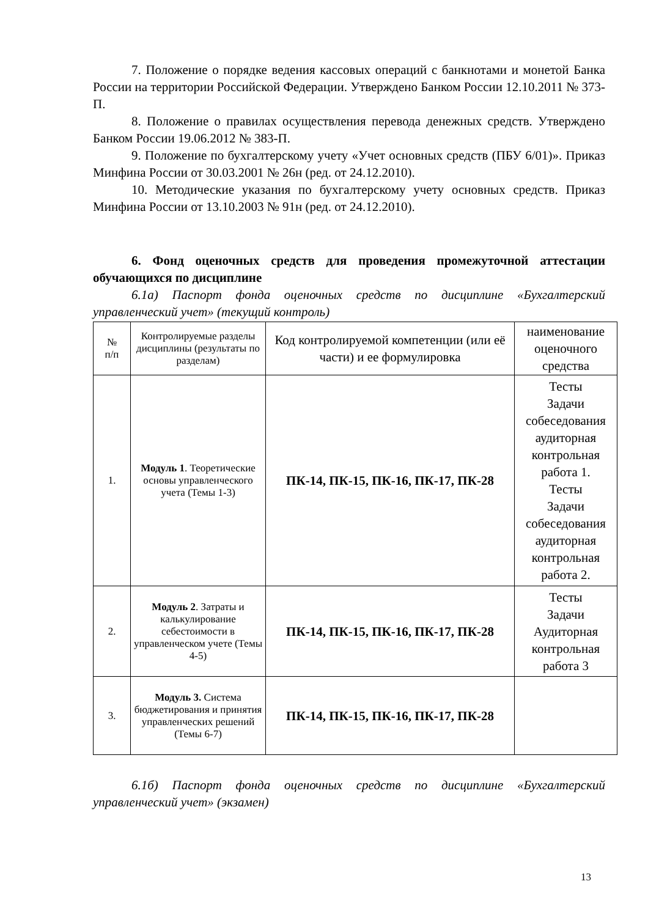7. Положение о порядке ведения кассовых операций с банкнотами и монетой Банка России на территории Российской Федерации. Утверждено Банком России 12.10.2011 № 373-П.
8. Положение о правилах осуществления перевода денежных средств. Утверждено Банком России 19.06.2012 № 383-П.
9. Положение по бухгалтерскому учету «Учет основных средств (ПБУ 6/01)». Приказ Минфина России от 30.03.2001 № 26н (ред. от 24.12.2010).
10. Методические указания по бухгалтерскому учету основных средств. Приказ Минфина России от 13.10.2003 № 91н (ред. от 24.12.2010).
6. Фонд оценочных средств для проведения промежуточной аттестации обучающихся по дисциплине
6.1а) Паспорт фонда оценочных средств по дисциплине «Бухгалтерский управленческий учет» (текущий контроль)
| № п/п | Контролируемые разделы дисциплины (результаты по разделам) | Код контролируемой компетенции (или её части) и ее формулировка | наименование оценочного средства |
| --- | --- | --- | --- |
| 1. | Модуль 1 . Теоретические основы управленческого учета (Темы 1-3) | ПК-14, ПК-15, ПК-16, ПК-17, ПК-28 | Тесты Задачи собеседования аудиторная контрольная работа 1. Тесты Задачи собеседования аудиторная контрольная работа 2. |
| 2. | Модуль 2 . Затраты и калькулирование себестоимости в управленческом учете (Темы 4-5) | ПК-14, ПК-15, ПК-16, ПК-17, ПК-28 | Тесты Задачи Аудиторная контрольная работа 3 |
| 3. | Модуль 3. Система бюджетирования и принятия управленческих решений (Темы 6-7) | ПК-14, ПК-15, ПК-16, ПК-17, ПК-28 | |
6.1б) Паспорт фонда оценочных средств по дисциплине «Бухгалтерский управленческий учет» (экзамен)
13